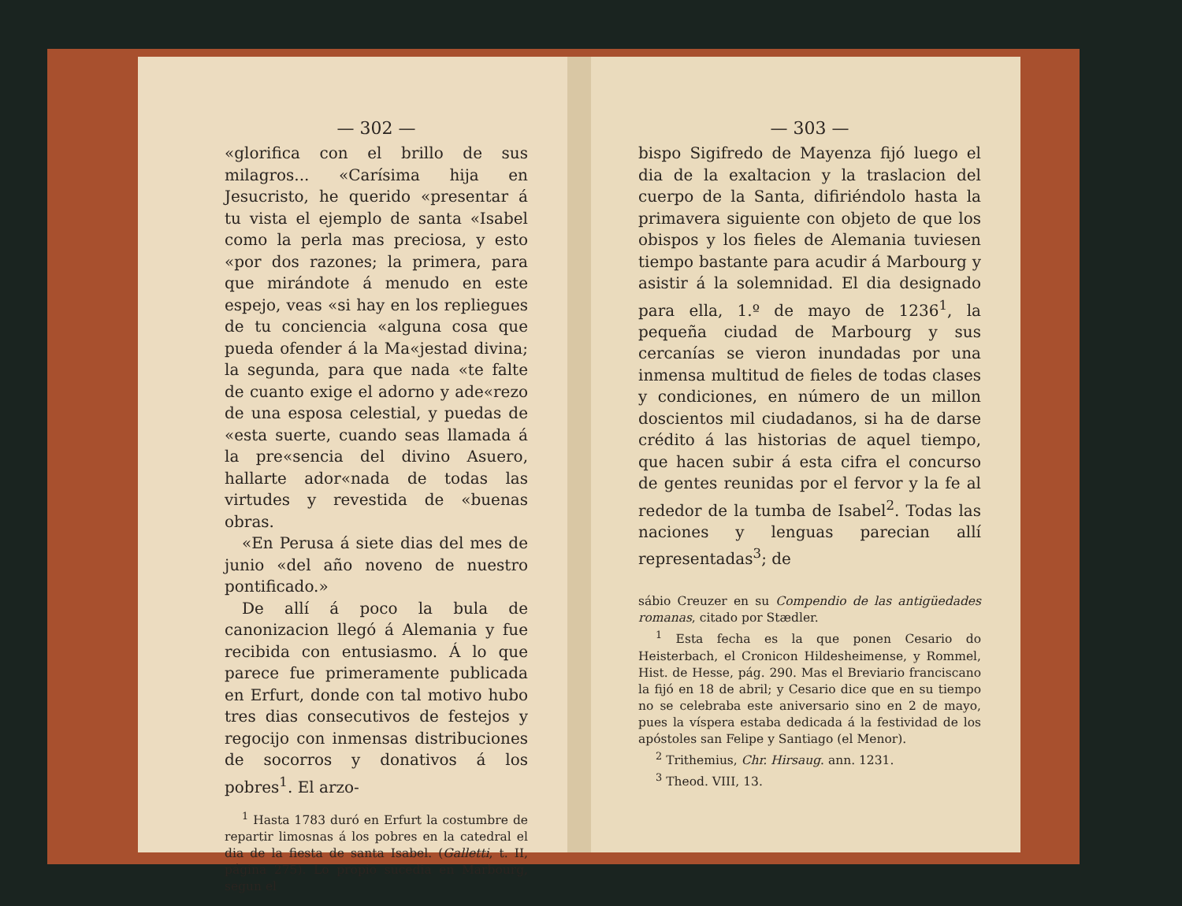— 302 —
«glorifica con el brillo de sus milagros... «Carísima hija en Jesucristo, he querido «presentar á tu vista el ejemplo de santa «Isabel como la perla mas preciosa, y esto «por dos razones; la primera, para que mirándote á menudo en este espejo, veas «si hay en los repliegues de tu conciencia «alguna cosa que pueda ofender á la Ma«jestad divina; la segunda, para que nada «te falte de cuanto exige el adorno y ade«rezo de una esposa celestial, y puedas de «esta suerte, cuando seas llamada á la pre«sencia del divino Asuero, hallarte ador«nada de todas las virtudes y revestida de «buenas obras.
«En Perusa á siete dias del mes de junio «del año noveno de nuestro pontificado.»
De allí á poco la bula de canonizacion llegó á Alemania y fue recibida con entusiasmo. Á lo que parece fue primeramente publicada en Erfurt, donde con tal motivo hubo tres dias consecutivos de festejos y regocijo con inmensas distribuciones de socorros y donativos á los pobres<sup>1</sup>. El arzo-
<sup>1</sup> Hasta 1783 duró en Erfurt la costumbre de repartir limosnas á los pobres en la catedral el dia de la fiesta de santa Isabel. (Galletti, t. II, página 275). Lo propio sucedia en Marbourg, segun el
— 303 —
bispo Sigifredo de Mayenza fijó luego el dia de la exaltacion y la traslacion del cuerpo de la Santa, difiriéndolo hasta la primavera siguiente con objeto de que los obispos y los fieles de Alemania tuviesen tiempo bastante para acudir á Marbourg y asistir á la solemnidad. El dia designado para ella, 1.º de mayo de 1236<sup>1</sup>, la pequeña ciudad de Marbourg y sus cercanías se vieron inundadas por una inmensa multitud de fieles de todas clases y condiciones, en número de un millon doscientos mil ciudadanos, si ha de darse crédito á las historias de aquel tiempo, que hacen subir á esta cifra el concurso de gentes reunidas por el fervor y la fe al rededor de la tumba de Isabel<sup>2</sup>. Todas las naciones y lenguas parecian allí representadas<sup>3</sup>; de
sábio Creuzer en su Compendio de las antigüedades romanas, citado por Stædler.
<sup>1</sup> Esta fecha es la que ponen Cesario do Heisterbach, el Cronicon Hildesheimense, y Rommel, Hist. de Hesse, pág. 290. Mas el Breviario franciscano la fijó en 18 de abril; y Cesario dice que en su tiempo no se celebraba este aniversario sino en 2 de mayo, pues la víspera estaba dedicada á la festividad de los apóstoles san Felipe y Santiago (el Menor).
<sup>2</sup> Trithemius, Chr. Hirsaug. ann. 1231.
<sup>3</sup> Theod. VIII, 13.